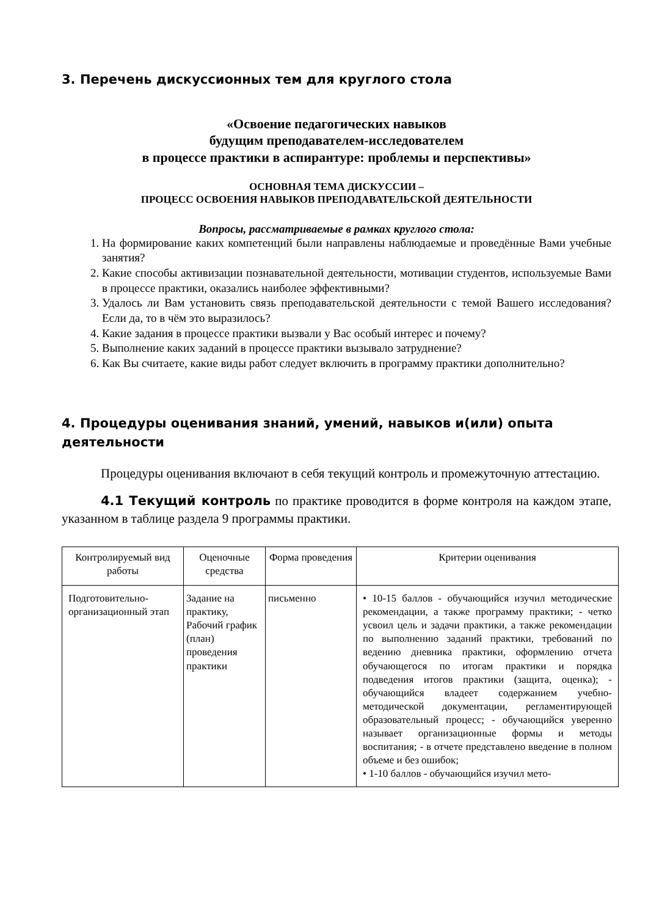3. Перечень дискуссионных тем для круглого стола
«Освоение педагогических навыков
будущим преподавателем-исследователем
в процессе практики в аспирантуре: проблемы и перспективы»
ОСНОВНАЯ ТЕМА ДИСКУССИИ –
ПРОЦЕСС ОСВОЕНИЯ НАВЫКОВ ПРЕПОДАВАТЕЛЬСКОЙ ДЕЯТЕЛЬНОСТИ
Вопросы, рассматриваемые в рамках круглого стола:
1. На формирование каких компетенций были направлены наблюдаемые и проведённые Вами учебные занятия?
2. Какие способы активизации познавательной деятельности, мотивации студентов, используемые Вами в процессе практики, оказались наиболее эффективными?
3. Удалось ли Вам установить связь преподавательской деятельности с темой Вашего исследования? Если да, то в чём это выразилось?
4. Какие задания в процессе практики вызвали у Вас особый интерес и почему?
5. Выполнение каких заданий в процессе практики вызывало затруднение?
6. Как Вы считаете, какие виды работ следует включить в программу практики дополнительно?
4. Процедуры оценивания знаний, умений, навыков и(или) опыта деятельности
Процедуры оценивания включают в себя текущий контроль и промежуточную аттестацию.
4.1 Текущий контроль по практике проводится в форме контроля на каждом этапе, указанном в таблице раздела 9 программы практики.
| Контролируемый вид работы | Оценочные средства | Форма проведения | Критерии оценивания |
| --- | --- | --- | --- |
| Подготовительно-организационный этап | Задание на практику, Рабочий график (план) проведения практики | письменно | • 10-15 баллов - обучающийся изучил методические рекомендации, а также программу практики; - четко усвоил цель и задачи практики, а также рекомендации по выполнению заданий практики, требований по ведению дневника практики, оформлению отчета обучающегося по итогам практики и порядка подведения итогов практики (защита, оценка); - обучающийся владеет содержанием учебно-методической документации, регламентирующей образовательный процесс; - обучающийся уверенно называет организационные формы и методы воспитания; - в отчете представлено введение в полном объеме и без ошибок; • 1-10 баллов - обучающийся изучил мето- |